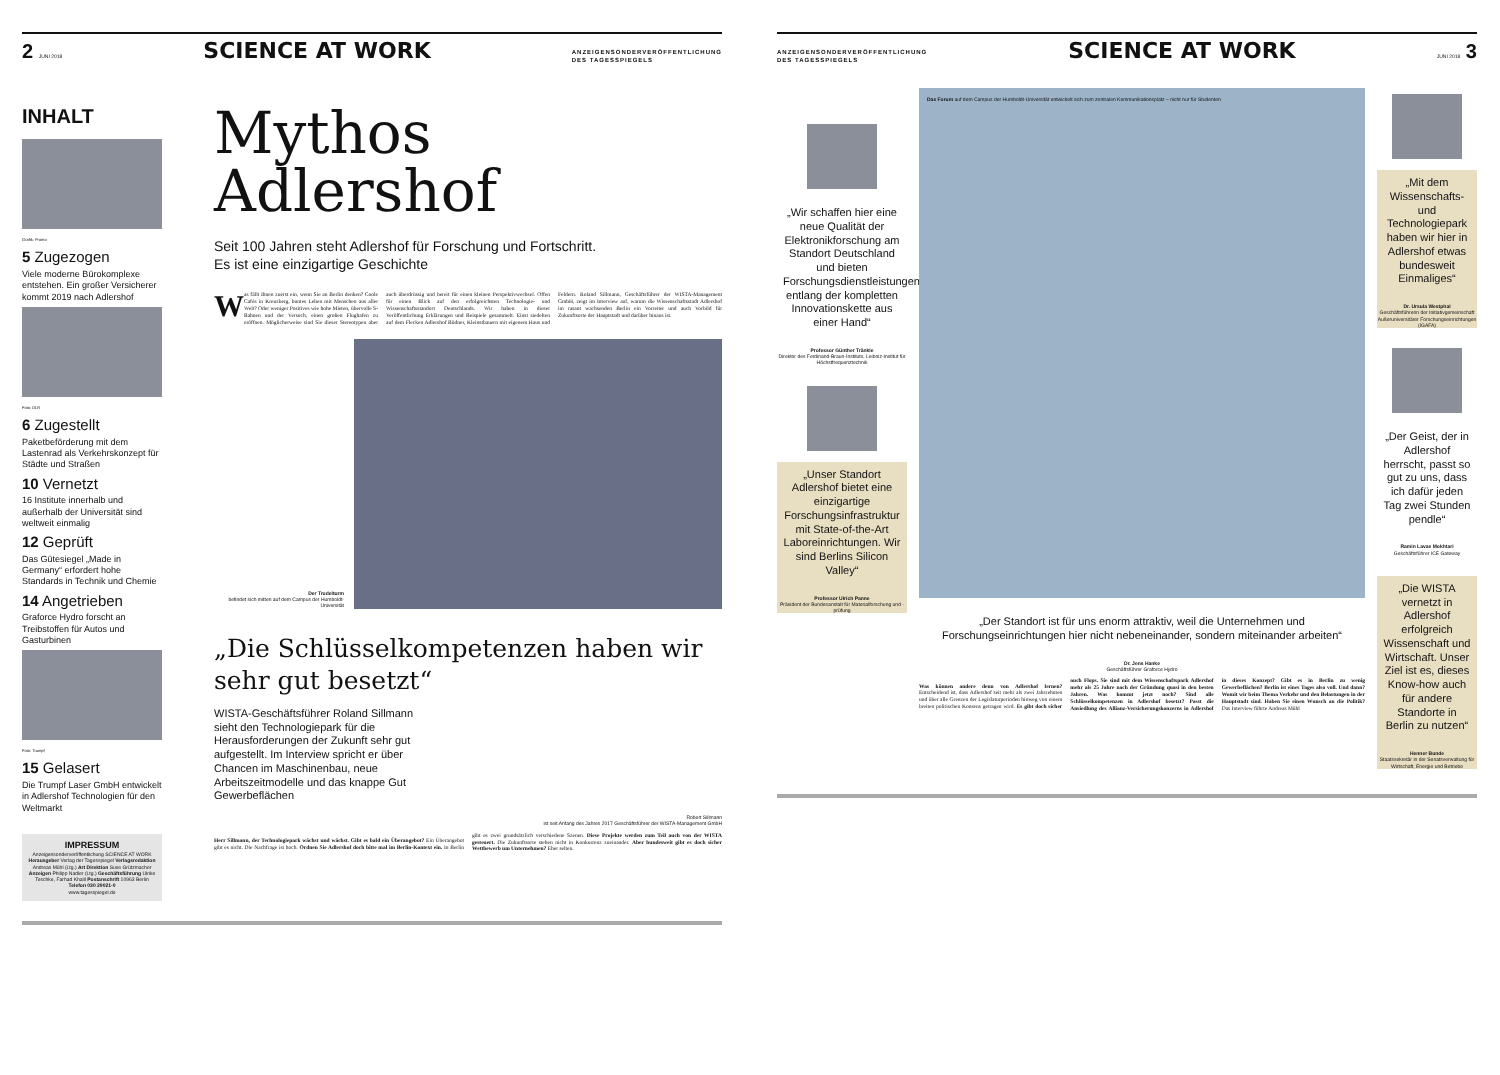2 JUNI 2018 SCIENCE AT WORK ANZEIGENSONDERVERÖFFENTLICHUNG
DES TAGESSPIEGELS
INHALT
Grafik: Promo
5 Zugezogen
Viele moderne Bürokomplexe entstehen. Ein großer Versicherer kommt 2019 nach Adlershof
Foto: DLR
6 Zugestellt
Paketbeförderung mit dem Lastenrad als Verkehrskonzept für Städte und Straßen
10 Vernetzt
16 Institute innerhalb und außerhalb der Universität sind weltweit einmalig
12 Geprüft
Das Gütesiegel „Made in Germany“ erfordert hohe Standards in Technik und Chemie
14 Angetrieben
Graforce Hydro forscht an Treibstoffen für Autos und Gasturbinen
Foto: Trumpf
15 Gelasert
Die Trumpf Laser GmbH entwickelt in Adlershof Technologien für den Weltmarkt
IMPRESSUM
Anzeigensonderveröffentlichung SCIENCE AT WORK
Herausgeber Verlag der Tagesspiegel Verlagsredaktion Andreas Mühl (Ltg.) Art Direktion Suse Grützmacher Anzeigen Philipp Nadler (Ltg.) Geschäftsführung Ulrike Teschke, Farhad Khalil Postanschrift 10963 Berlin Telefon 030 29021-0
www.tagesspiegel.de
Mythos
Adlershof
Seit 100 Jahren steht Adlershof für Forschung und Fortschritt.
Es ist eine einzigartige Geschichte
Was fällt Ihnen zuerst ein, wenn Sie an Berlin denken? Coole Cafés in Kreuzberg, buntes Leben mit Menschen aus aller Welt? Oder weniger Positives wie hohe Mieten, übervolle S-Bahnen und der Versuch, einen großen Flughafen zu eröffnen. Möglicherweise sind Sie dieser Stereotypen aber auch überdrüssig und bereit für einen kleinen Perspektivwechsel. Offen für einen Blick auf den erfolgreichsten Technologie- und Wissenschaftsstandort Deutschlands. Wir haben in dieser Veröffentlichung Erklärungen und Beispiele gesammelt. Einst siedelten auf dem Flecken Adlershof Büdner, Kleinstbauern mit eigenem Haus und Feldern. Roland Sillmann, Geschäftsführer der WISTA-Management GmbH, zeigt im Interview auf, warum die Wissenschaftsstadt Adlershof im rasant wachsenden Berlin ein Vorreiter und auch Vorbild für Zukunftsorte der Hauptstadt und darüber hinaus ist.
Der Trudelturm
befindet sich mitten auf dem Campus der Humboldt-Universität
„Die Schlüsselkompetenzen haben wir sehr gut besetzt“
WISTA-Geschäftsführer Roland Sillmann sieht den Technologiepark für die Herausforderungen der Zukunft sehr gut aufgestellt. Im Interview spricht er über Chancen im Maschinenbau, neue Arbeitszeitmodelle und das knappe Gut Gewerbeflächen
Robert Sillmann
ist seit Anfang des Jahres 2017 Geschäftsführer der WISTA-Management GmbH
Herr Sillmann, der Technologiepark wächst und wächst. Gibt es bald ein Überangebot? Ein Überangebot gibt es nicht. Die Nachfrage ist hoch. Ordnen Sie Adlershof doch bitte mal im Berlin-Kontext ein. In Berlin gibt es zwei grundsätzlich verschiedene Szenen. Diese Projekte werden zum Teil auch von der WISTA gesteuert. Die Zukunftsorte stehen nicht in Konkurrenz zueinander. Aber bundesweit gibt es doch sicher Wettbewerb um Unternehmen? Eher selten.
ANZEIGENSONDERVERÖFFENTLICHUNG
DES TAGESSPIEGELS SCIENCE AT WORK JUNI 2018 3
„Wir schaffen hier eine neue Qualität der Elektronikforschung am Standort Deutschland und bieten Forschungsdienstleistungen entlang der kompletten Innovationskette aus einer Hand“
Professor Günther Tränkle
Direktor des Ferdinand-Braun-Instituts, Leibniz-Institut für Höchstfrequenztechnik
„Unser Standort Adlershof bietet eine einzigartige Forschungsinfrastruktur mit State-of-the-Art Laboreinrichtungen. Wir sind Berlins Silicon Valley“
Professor Ulrich Panne
Präsident der Bundesanstalt für Materialforschung und -prüfung
Das Forum auf dem Campus der Humboldt-Universität entwickelt sich zum zentralen Kommunikationsplatz – nicht nur für Studenten
„Der Standort ist für uns enorm attraktiv, weil die Unternehmen und Forschungseinrichtungen hier nicht nebeneinander, sondern miteinander arbeiten“
Dr. Jens Hanke
Geschäftsführer Graforce Hydro
Was können andere denn von Adlershof lernen? Entscheidend ist, dass Adlershof seit mehr als zwei Jahrzehnten und über alle Grenzen der Legislaturperioden hinweg von einem breiten politischen Konsens getragen wird. Es gibt doch sicher auch Flops. Sie sind mit dem Wissenschaftspark Adlershof mehr als 25 Jahre nach der Gründung quasi in den besten Jahren. Was kommt jetzt noch? Sind alle Schlüsselkompetenzen in Adlershof besetzt? Passt die Ansiedlung des Allianz-Versicherungskonzerns in Adlershof in dieses Konzept? Gibt es in Berlin zu wenig Gewerbeflächen? Berlin ist eines Tages also voll. Und dann? Womit wir beim Thema Verkehr und den Belastungen in der Hauptstadt sind. Haben Sie einen Wunsch an die Politik? Das Interview führte Andreas Mühl
„Mit dem Wissenschafts- und Technologiepark haben wir hier in Adlershof etwas bundesweit Einmaliges“
Dr. Ursula Westphal
Geschäftsführerin der Initiativgemeinschaft Außeruniversitärer Forschungseinrichtungen (IGAFA)
„Der Geist, der in Adlershof herrscht, passt so gut zu uns, dass ich dafür jeden Tag zwei Stunden pendle“
Ramin Lavae Mokhtari
Geschäftsführer ICE Gateway
„Die WISTA vernetzt in Adlershof erfolgreich Wissenschaft und Wirtschaft. Unser Ziel ist es, dieses Know-how auch für andere Standorte in Berlin zu nutzen“
Henner Bunde
Staatssekretär in der Senatsverwaltung für Wirtschaft, Energie und Betriebe